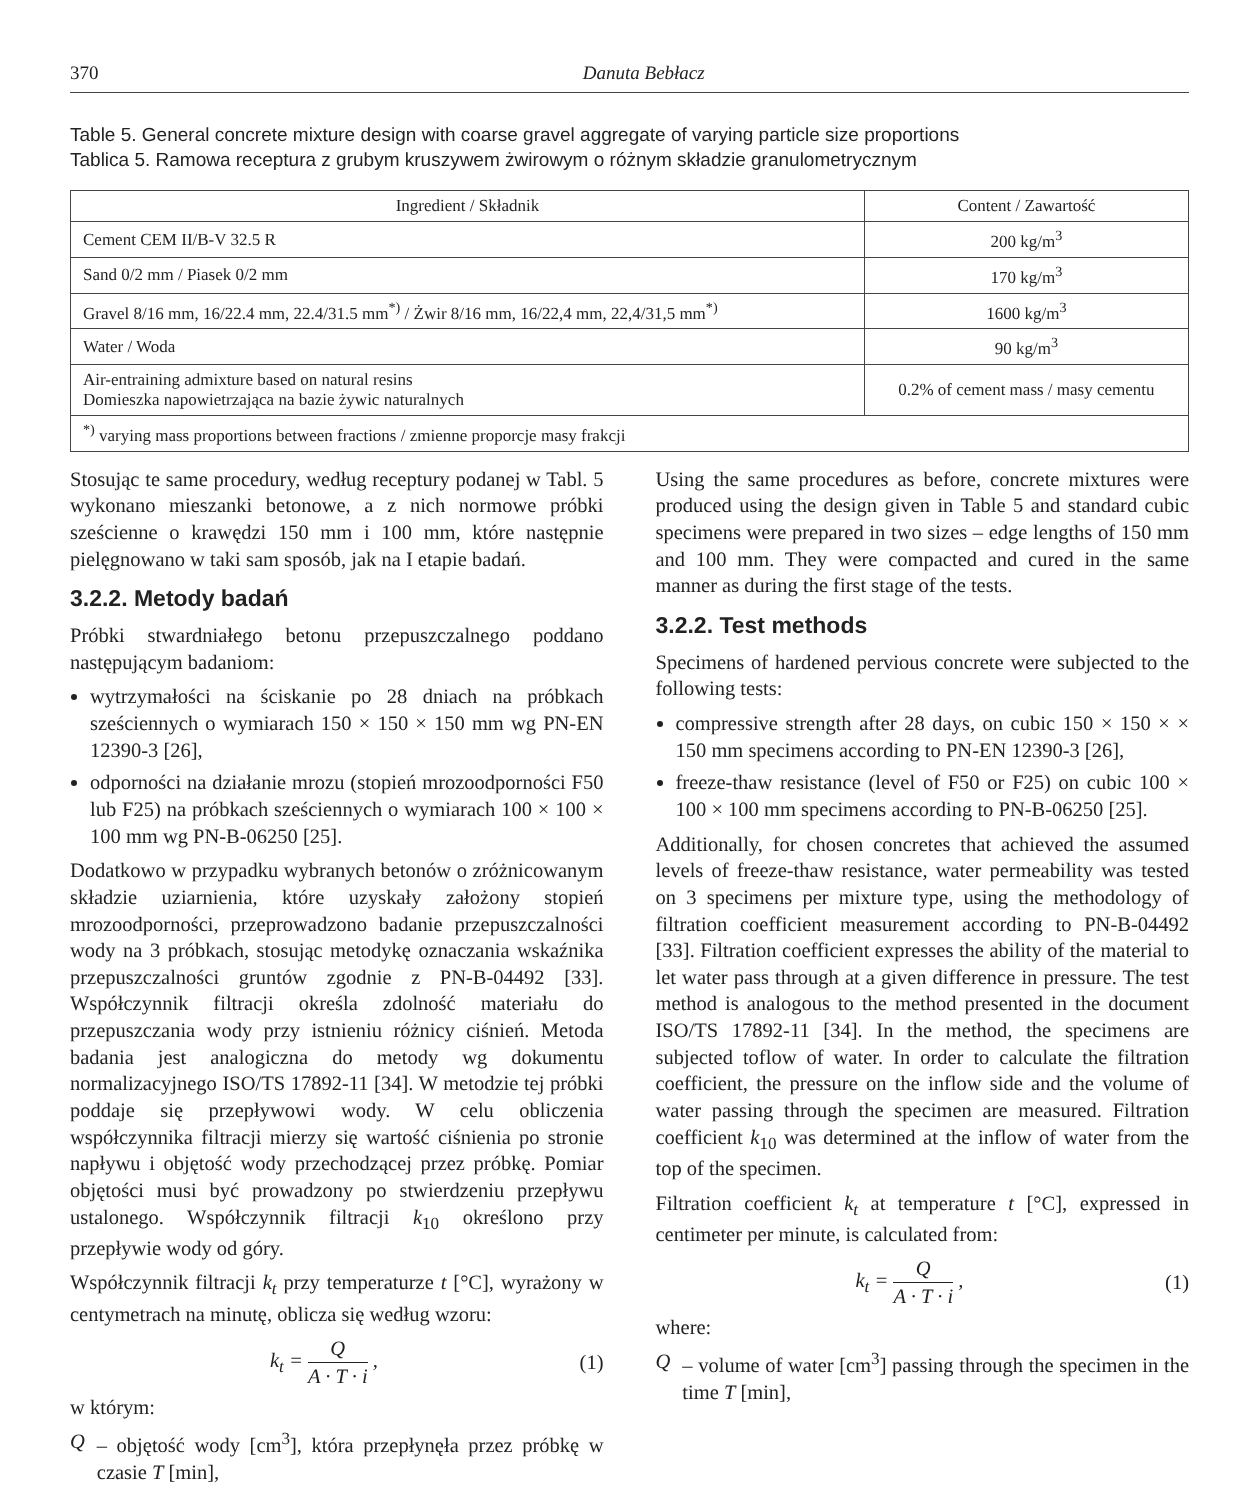370 Danuta Bebłacz
Table 5. General concrete mixture design with coarse gravel aggregate of varying particle size proportions
Tablica 5. Ramowa receptura z grubym kruszywem żwirowym o różnym składzie granulometrycznym
| Ingredient / Składnik | Content / Zawartość |
| --- | --- |
| Cement CEM II/B-V 32.5 R | 200 kg/m<sup>3</sup> |
| Sand 0/2 mm / Piasek 0/2 mm | 170 kg/m<sup>3</sup> |
| Gravel 8/16 mm, 16/22.4 mm, 22.4/31.5 mm<sup>*)</sup> / Żwir 8/16 mm, 16/22,4 mm, 22,4/31,5 mm<sup>*)</sup> | 1600 kg/m<sup>3</sup> |
| Water / Woda | 90 kg/m<sup>3</sup> |
| Air-entraining admixture based on natural resins Domieszka napowietrzająca na bazie żywic naturalnych | 0.2% of cement mass / masy cementu |
| <sup>*)</sup> varying mass proportions between fractions / zmienne proporcje masy frakcji | |
Stosując te same procedury, według receptury podanej w Tabl. 5 wykonano mieszanki betonowe, a z nich normowe próbki sześcienne o krawędzi 150 mm i 100 mm, które następnie pielęgnowano w taki sam sposób, jak na I etapie badań.
3.2.2. Metody badań
Próbki stwardniałego betonu przepuszczalnego poddano następującym badaniom:
wytrzymałości na ściskanie po 28 dniach na próbkach sześciennych o wymiarach 150 × 150 × 150 mm wg PN-EN 12390-3 [26],
odporności na działanie mrozu (stopień mrozoodporności F50 lub F25) na próbkach sześciennych o wymiarach 100 × 100 × 100 mm wg PN-B-06250 [25].
Dodatkowo w przypadku wybranych betonów o zróżnicowanym składzie uziarnienia, które uzyskały założony stopień mrozoodporności, przeprowadzono badanie przepuszczalności wody na 3 próbkach, stosując metodykę oznaczania wskaźnika przepuszczalności gruntów zgodnie z PN-B-04492 [33]. Współczynnik filtracji określa zdolność materiału do przepuszczania wody przy istnieniu różnicy ciśnień. Metoda badania jest analogiczna do metody wg dokumentu normalizacyjnego ISO/TS 17892-11 [34]. W metodzie tej próbki poddaje się przepływowi wody. W celu obliczenia współczynnika filtracji mierzy się wartość ciśnienia po stronie napływu i objętość wody przechodzącej przez próbkę. Pomiar objętości musi być prowadzony po stwierdzeniu przepływu ustalonego. Współczynnik filtracji k<sub>10</sub> określono przy przepływie wody od góry.
Współczynnik filtracji k<sub>t</sub> przy temperaturze t [°C], wyrażony w centymetrach na minutę, oblicza się według wzoru:
k<sub>t</sub> =
Q
A · T · i
, (1)
w którym:
Q – objętość wody [cm<sup>3</sup>], która przepłynęła przez próbkę w czasie T [min],
Using the same procedures as before, concrete mixtures were produced using the design given in Table 5 and standard cubic specimens were prepared in two sizes – edge lengths of 150 mm and 100 mm. They were compacted and cured in the same manner as during the first stage of the tests.
3.2.2. Test methods
Specimens of hardened pervious concrete were subjected to the following tests:
compressive strength after 28 days, on cubic 150 × 150 × × 150 mm specimens according to PN-EN 12390-3 [26],
freeze-thaw resistance (level of F50 or F25) on cubic 100 × 100 × 100 mm specimens according to PN-B-06250 [25].
Additionally, for chosen concretes that achieved the assumed levels of freeze-thaw resistance, water permeability was tested on 3 specimens per mixture type, using the methodology of filtration coefficient measurement according to PN-B-04492 [33]. Filtration coefficient expresses the ability of the material to let water pass through at a given difference in pressure. The test method is analogous to the method presented in the document ISO/TS 17892-11 [34]. In the method, the specimens are subjected toflow of water. In order to calculate the filtration coefficient, the pressure on the inflow side and the volume of water passing through the specimen are measured. Filtration coefficient k<sub>10</sub> was determined at the inflow of water from the top of the specimen.
Filtration coefficient k<sub>t</sub> at temperature t [°C], expressed in centimeter per minute, is calculated from:
k<sub>t</sub> =
Q
A · T · i
, (1)
where:
Q – volume of water [cm<sup>3</sup>] passing through the specimen in the time T [min],